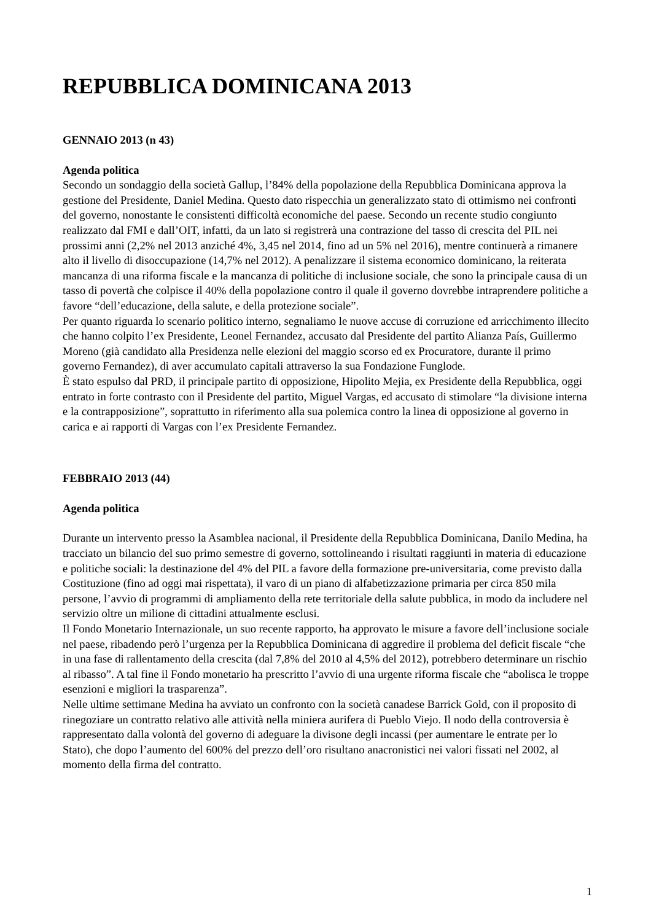REPUBBLICA DOMINICANA 2013
GENNAIO 2013 (n 43)
Agenda politica
Secondo un sondaggio della società Gallup, l’84% della popolazione della Repubblica Dominicana approva la gestione del Presidente, Daniel Medina. Questo dato rispecchia un generalizzato stato di ottimismo nei confronti del governo, nonostante le consistenti difficoltà economiche del paese. Secondo un recente studio congiunto realizzato dal FMI e dall’OIT, infatti, da un lato si registrerà una contrazione del tasso di crescita del PIL nei prossimi anni (2,2% nel 2013 anziché 4%, 3,45 nel 2014, fino ad un 5% nel 2016), mentre continuerà a rimanere alto il livello di disoccupazione (14,7% nel 2012). A penalizzare il sistema economico dominicano, la reiterata mancanza di una riforma fiscale e la mancanza di politiche di inclusione sociale, che sono la principale causa di un tasso di povertà che colpisce il 40% della popolazione contro il quale il governo dovrebbe intraprendere politiche a favore “dell’educazione, della salute, e della protezione sociale”.
Per quanto riguarda lo scenario politico interno, segnaliamo le nuove accuse di corruzione ed arricchimento illecito che hanno colpito l’ex Presidente, Leonel Fernandez, accusato dal Presidente del partito Alianza País, Guillermo Moreno (già candidato alla Presidenza nelle elezioni del maggio scorso ed ex Procuratore, durante il primo governo Fernandez), di aver accumulato capitali attraverso la sua Fondazione Funglode.
È stato espulso dal PRD, il principale partito di opposizione, Hipolito Mejia, ex Presidente della Repubblica, oggi entrato in forte contrasto con il Presidente del partito, Miguel Vargas, ed accusato di stimolare “la divisione interna e la contrapposizione”, soprattutto in riferimento alla sua polemica contro la linea di opposizione al governo in carica e ai rapporti di Vargas con l’ex Presidente Fernandez.
FEBBRAIO 2013 (44)
Agenda politica
Durante un intervento presso la Asamblea nacional, il Presidente della Repubblica Dominicana, Danilo Medina, ha tracciato un bilancio del suo primo semestre di governo, sottolineando i risultati raggiunti in materia di educazione e politiche sociali: la destinazione del 4% del PIL a favore della formazione pre-universitaria, come previsto dalla Costituzione (fino ad oggi mai rispettata), il varo di un piano di alfabetizzazione primaria per circa 850 mila persone, l’avvio di programmi di ampliamento della rete territoriale della salute pubblica, in modo da includere nel servizio oltre un milione di cittadini attualmente esclusi.
Il Fondo Monetario Internazionale, un suo recente rapporto, ha approvato le misure a favore dell’inclusione sociale nel paese, ribadendo però l’urgenza per la Repubblica Dominicana di aggredire il problema del deficit fiscale “che in una fase di rallentamento della crescita (dal 7,8% del 2010 al 4,5% del 2012), potrebbero determinare un rischio al ribasso”. A tal fine il Fondo monetario ha prescritto l’avvio di una urgente riforma fiscale che “abolisca le troppe esenzioni e migliori la trasparenza”.
Nelle ultime settimane Medina ha avviato un confronto con la società canadese Barrick Gold, con il proposito di rinegoziare un contratto relativo alle attività nella miniera aurifera di Pueblo Viejo. Il nodo della controversia è rappresentato dalla volontà del governo di adeguare la divisone degli incassi (per aumentare le entrate per lo Stato), che dopo l’aumento del 600% del prezzo dell’oro risultano anacronistici nei valori fissati nel 2002, al momento della firma del contratto.
1